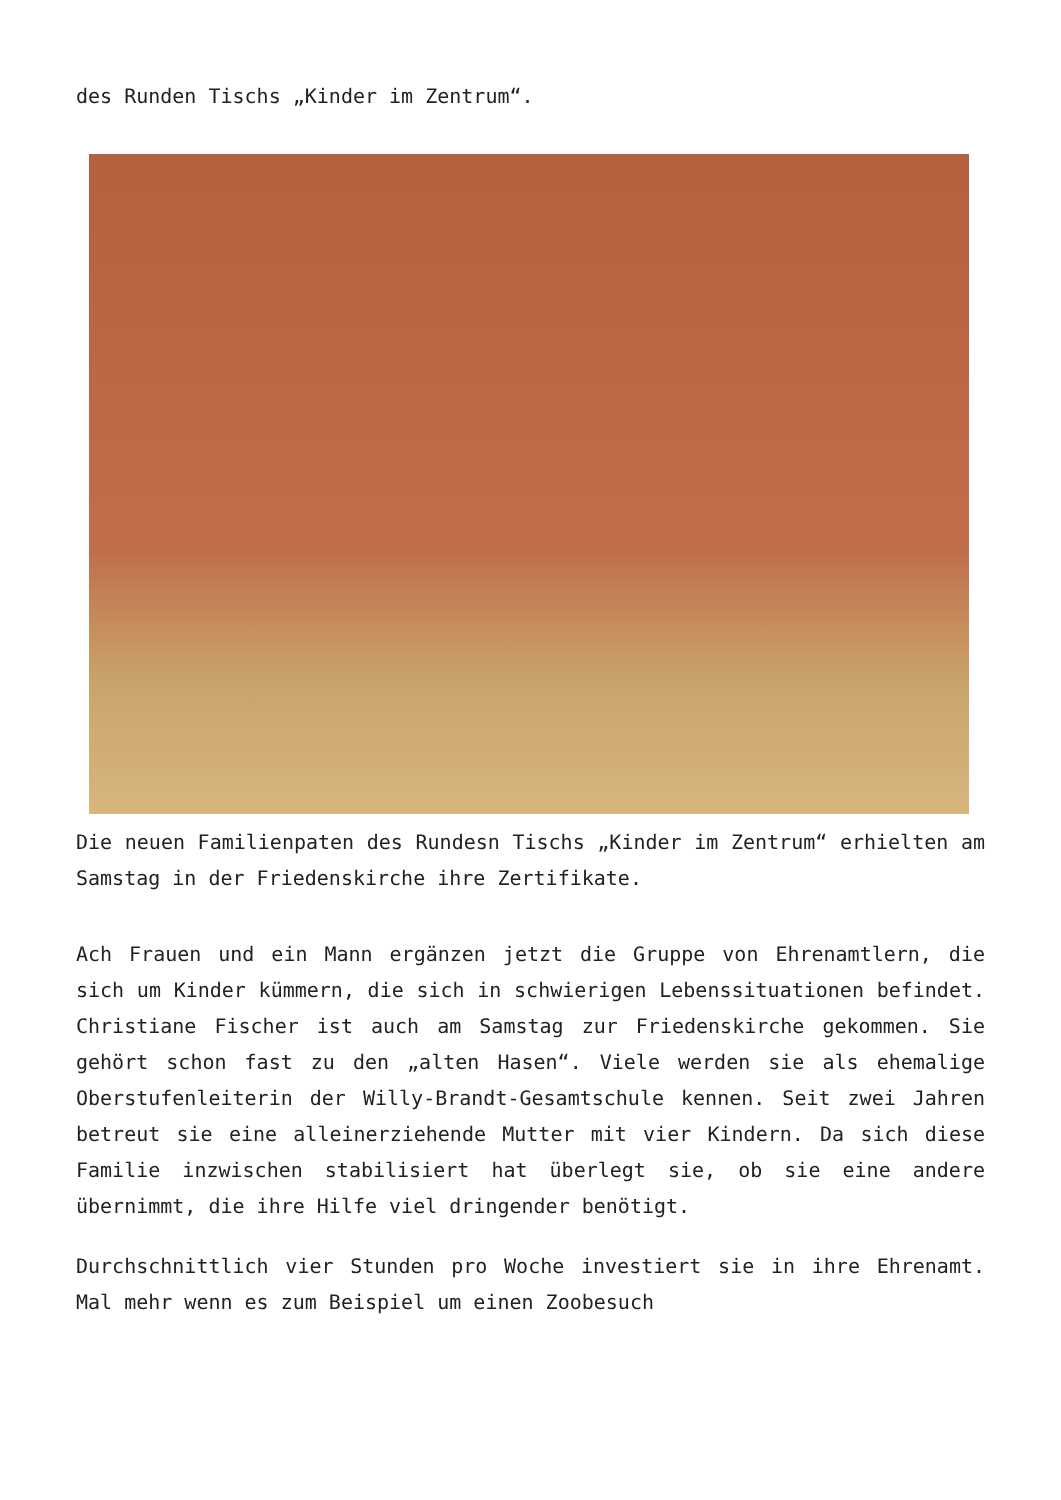des Runden Tischs „Kinder im Zentrum“.
Die neuen Familienpaten des Rundesn Tischs „Kinder im Zentrum“ erhielten am Samstag in der Friedenskirche ihre Zertifikate.
Ach Frauen und ein Mann ergänzen jetzt die Gruppe von Ehrenamtlern, die sich um Kinder kümmern, die sich in schwierigen Lebenssituationen befindet. Christiane Fischer ist auch am Samstag zur Friedenskirche gekommen. Sie gehört schon fast zu den „alten Hasen“. Viele werden sie als ehemalige Oberstufenleiterin der Willy-Brandt-Gesamtschule kennen. Seit zwei Jahren betreut sie eine alleinerziehende Mutter mit vier Kindern. Da sich diese Familie inzwischen stabilisiert hat überlegt sie, ob sie eine andere übernimmt, die ihre Hilfe viel dringender benötigt.
Durchschnittlich vier Stunden pro Woche investiert sie in ihre Ehrenamt. Mal mehr wenn es zum Beispiel um einen Zoobesuch